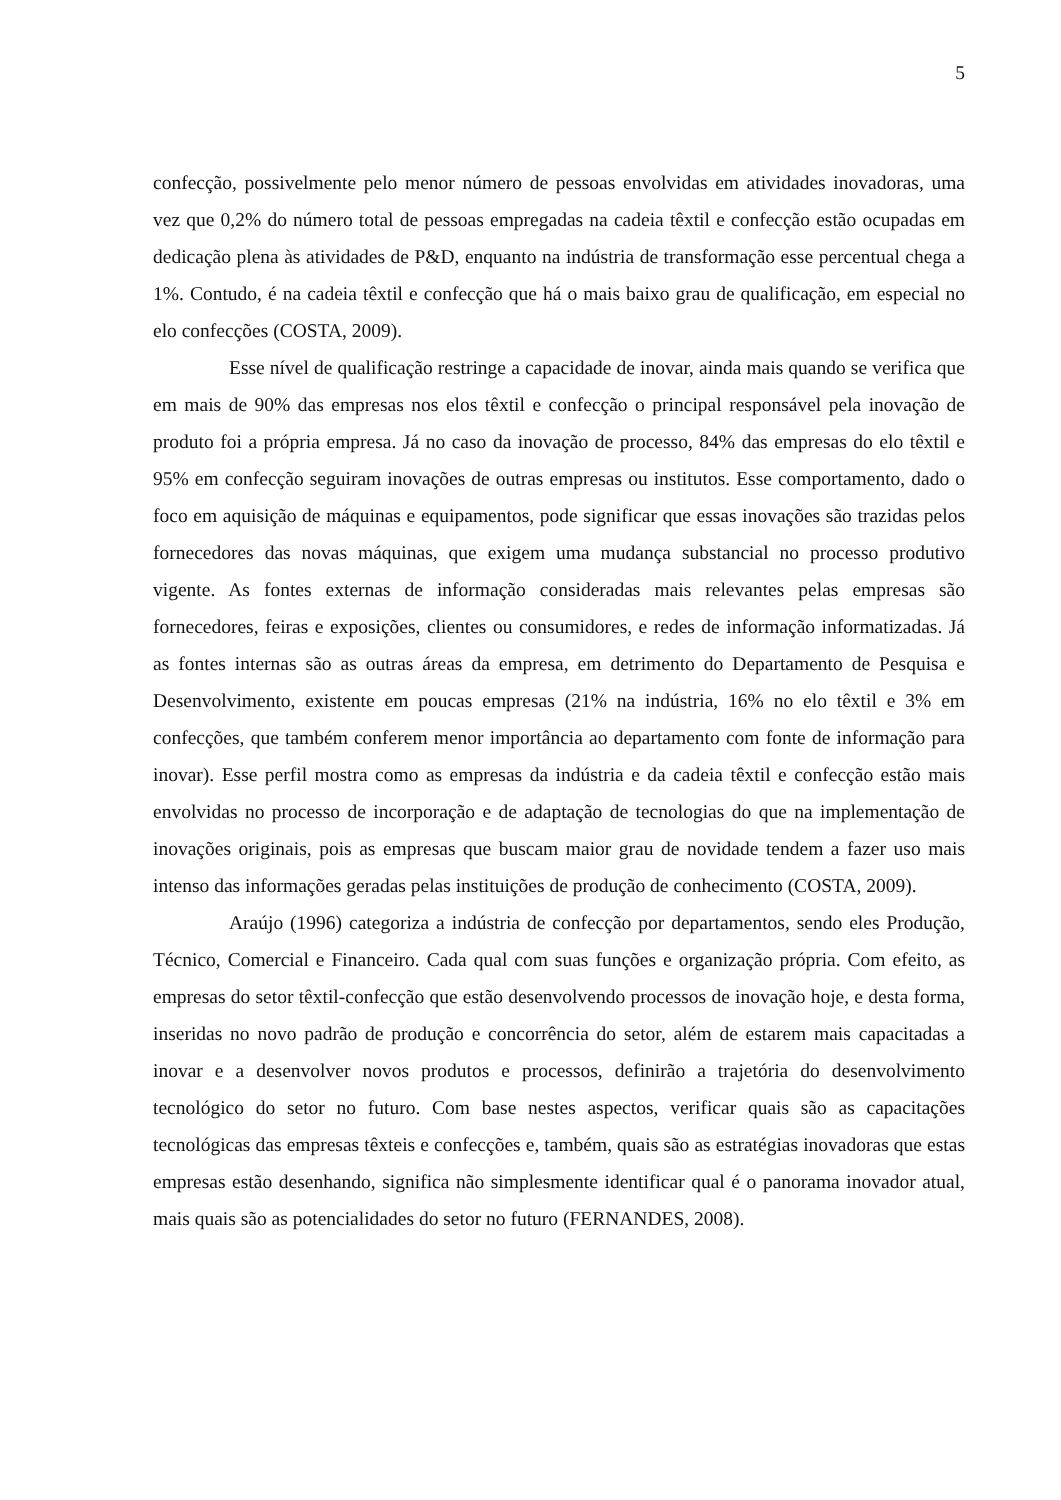5
confecção, possivelmente pelo menor número de pessoas envolvidas em atividades inovadoras, uma vez que 0,2% do número total de pessoas empregadas na cadeia têxtil e confecção estão ocupadas em dedicação plena às atividades de P&D, enquanto na indústria de transformação esse percentual chega a 1%. Contudo, é na cadeia têxtil e confecção que há o mais baixo grau de qualificação, em especial no elo confecções (COSTA, 2009).
Esse nível de qualificação restringe a capacidade de inovar, ainda mais quando se verifica que em mais de 90% das empresas nos elos têxtil e confecção o principal responsável pela inovação de produto foi a própria empresa. Já no caso da inovação de processo, 84% das empresas do elo têxtil e 95% em confecção seguiram inovações de outras empresas ou institutos. Esse comportamento, dado o foco em aquisição de máquinas e equipamentos, pode significar que essas inovações são trazidas pelos fornecedores das novas máquinas, que exigem uma mudança substancial no processo produtivo vigente. As fontes externas de informação consideradas mais relevantes pelas empresas são fornecedores, feiras e exposições, clientes ou consumidores, e redes de informação informatizadas. Já as fontes internas são as outras áreas da empresa, em detrimento do Departamento de Pesquisa e Desenvolvimento, existente em poucas empresas (21% na indústria, 16% no elo têxtil e 3% em confecções, que também conferem menor importância ao departamento com fonte de informação para inovar). Esse perfil mostra como as empresas da indústria e da cadeia têxtil e confecção estão mais envolvidas no processo de incorporação e de adaptação de tecnologias do que na implementação de inovações originais, pois as empresas que buscam maior grau de novidade tendem a fazer uso mais intenso das informações geradas pelas instituições de produção de conhecimento (COSTA, 2009).
Araújo (1996) categoriza a indústria de confecção por departamentos, sendo eles Produção, Técnico, Comercial e Financeiro. Cada qual com suas funções e organização própria. Com efeito, as empresas do setor têxtil-confecção que estão desenvolvendo processos de inovação hoje, e desta forma, inseridas no novo padrão de produção e concorrência do setor, além de estarem mais capacitadas a inovar e a desenvolver novos produtos e processos, definirão a trajetória do desenvolvimento tecnológico do setor no futuro. Com base nestes aspectos, verificar quais são as capacitações tecnológicas das empresas têxteis e confecções e, também, quais são as estratégias inovadoras que estas empresas estão desenhando, significa não simplesmente identificar qual é o panorama inovador atual, mais quais são as potencialidades do setor no futuro (FERNANDES, 2008).